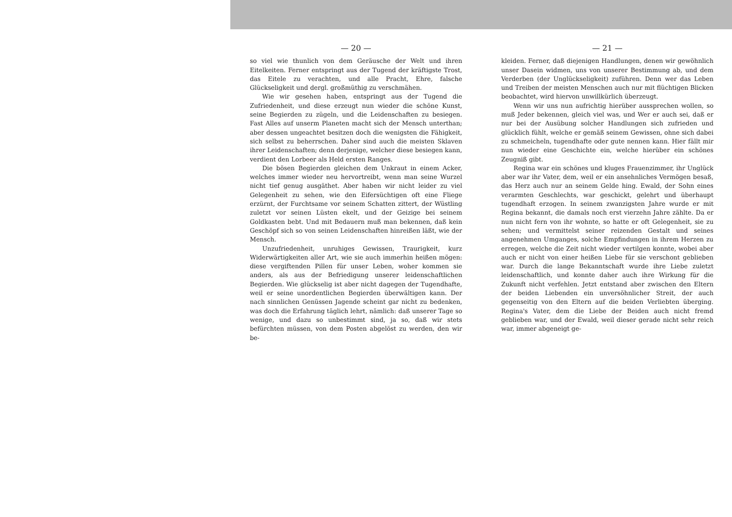— 20 —
so viel wie thunlich von dem Geräusche der Welt und ihren Eitelkeiten. Ferner entspringt aus der Tugend der kräftigste Trost, das Eitele zu verachten, und alle Pracht, Ehre, falsche Glückseligkeit und dergl. großmüthig zu verschmähen.
Wie wir gesehen haben, entspringt aus der Tugend die Zufriedenheit, und diese erzeugt nun wieder die schöne Kunst, seine Begierden zu zügeln, und die Leidenschaften zu besiegen. Fast Alles auf unserm Planeten macht sich der Mensch unterthan; aber dessen ungeachtet besitzen doch die wenigsten die Fähigkeit, sich selbst zu beherrschen. Daher sind auch die meisten Sklaven ihrer Leidenschaften; denn derjenige, welcher diese besiegen kann, verdient den Lorbeer als Held ersten Ranges.
Die bösen Begierden gleichen dem Unkraut in einem Acker, welches immer wieder neu hervortreibt, wenn man seine Wurzel nicht tief genug ausgäthet. Aber haben wir nicht leider zu viel Gelegenheit zu sehen, wie den Eifersüchtigen oft eine Fliege erzürnt, der Furchtsame vor seinem Schatten zittert, der Wüstling zuletzt vor seinen Lüsten ekelt, und der Geizige bei seinem Goldkasten bebt. Und mit Bedauern muß man bekennen, daß kein Geschöpf sich so von seinen Leidenschaften hinreißen läßt, wie der Mensch.
Unzufriedenheit, unruhiges Gewissen, Traurigkeit, kurz Widerwärtigkeiten aller Art, wie sie auch immerhin heißen mögen: diese vergiftenden Pillen für unser Leben, woher kommen sie anders, als aus der Befriedigung unserer leidenschaftlichen Begierden. Wie glückselig ist aber nicht dagegen der Tugendhafte, weil er seine unordentlichen Begierden überwältigen kann. Der nach sinnlichen Genüssen Jagende scheint gar nicht zu bedenken, was doch die Erfahrung täglich lehrt, nämlich: daß unserer Tage so wenige, und dazu so unbestimmt sind, ja so, daß wir stets befürchten müssen, von dem Posten abgelöst zu werden, den wir be-
— 21 —
kleiden. Ferner, daß diejenigen Handlungen, denen wir gewöhnlich unser Dasein widmen, uns von unserer Bestimmung ab, und dem Verderben (der Unglückseligkeit) zuführen. Denn wer das Leben und Treiben der meisten Menschen auch nur mit flüchtigen Blicken beobachtet, wird hiervon unwillkürlich überzeugt.
Wenn wir uns nun aufrichtig hierüber aussprechen wollen, so muß Jeder bekennen, gleich viel was, und Wer er auch sei, daß er nur bei der Ausübung solcher Handlungen sich zufrieden und glücklich fühlt, welche er gemäß seinem Gewissen, ohne sich dabei zu schmeicheln, tugendhafte oder gute nennen kann. Hier fällt mir nun wieder eine Geschichte ein, welche hierüber ein schönes Zeugniß gibt.
Regina war ein schönes und kluges Frauenzimmer, ihr Unglück aber war ihr Vater, dem, weil er ein ansehnliches Vermögen besaß, das Herz auch nur an seinem Gelde hing. Ewald, der Sohn eines verarmten Geschlechts, war geschickt, gelehrt und überhaupt tugendhaft erzogen. In seinem zwanzigsten Jahre wurde er mit Regina bekannt, die damals noch erst vierzehn Jahre zählte. Da er nun nicht fern von ihr wohnte, so hatte er oft Gelegenheit, sie zu sehen; und vermittelst seiner reizenden Gestalt und seines angenehmen Umganges, solche Empfindungen in ihrem Herzen zu erregen, welche die Zeit nicht wieder vertilgen konnte, wobei aber auch er nicht von einer heißen Liebe für sie verschont geblieben war. Durch die lange Bekanntschaft wurde ihre Liebe zuletzt leidenschaftlich, und konnte daher auch ihre Wirkung für die Zukunft nicht verfehlen. Jetzt entstand aber zwischen den Eltern der beiden Liebenden ein unversöhnlicher Streit, der auch gegenseitig von den Eltern auf die beiden Verliebten überging. Regina's Vater, dem die Liebe der Beiden auch nicht fremd geblieben war, und der Ewald, weil dieser gerade nicht sehr reich war, immer abgeneigt ge-